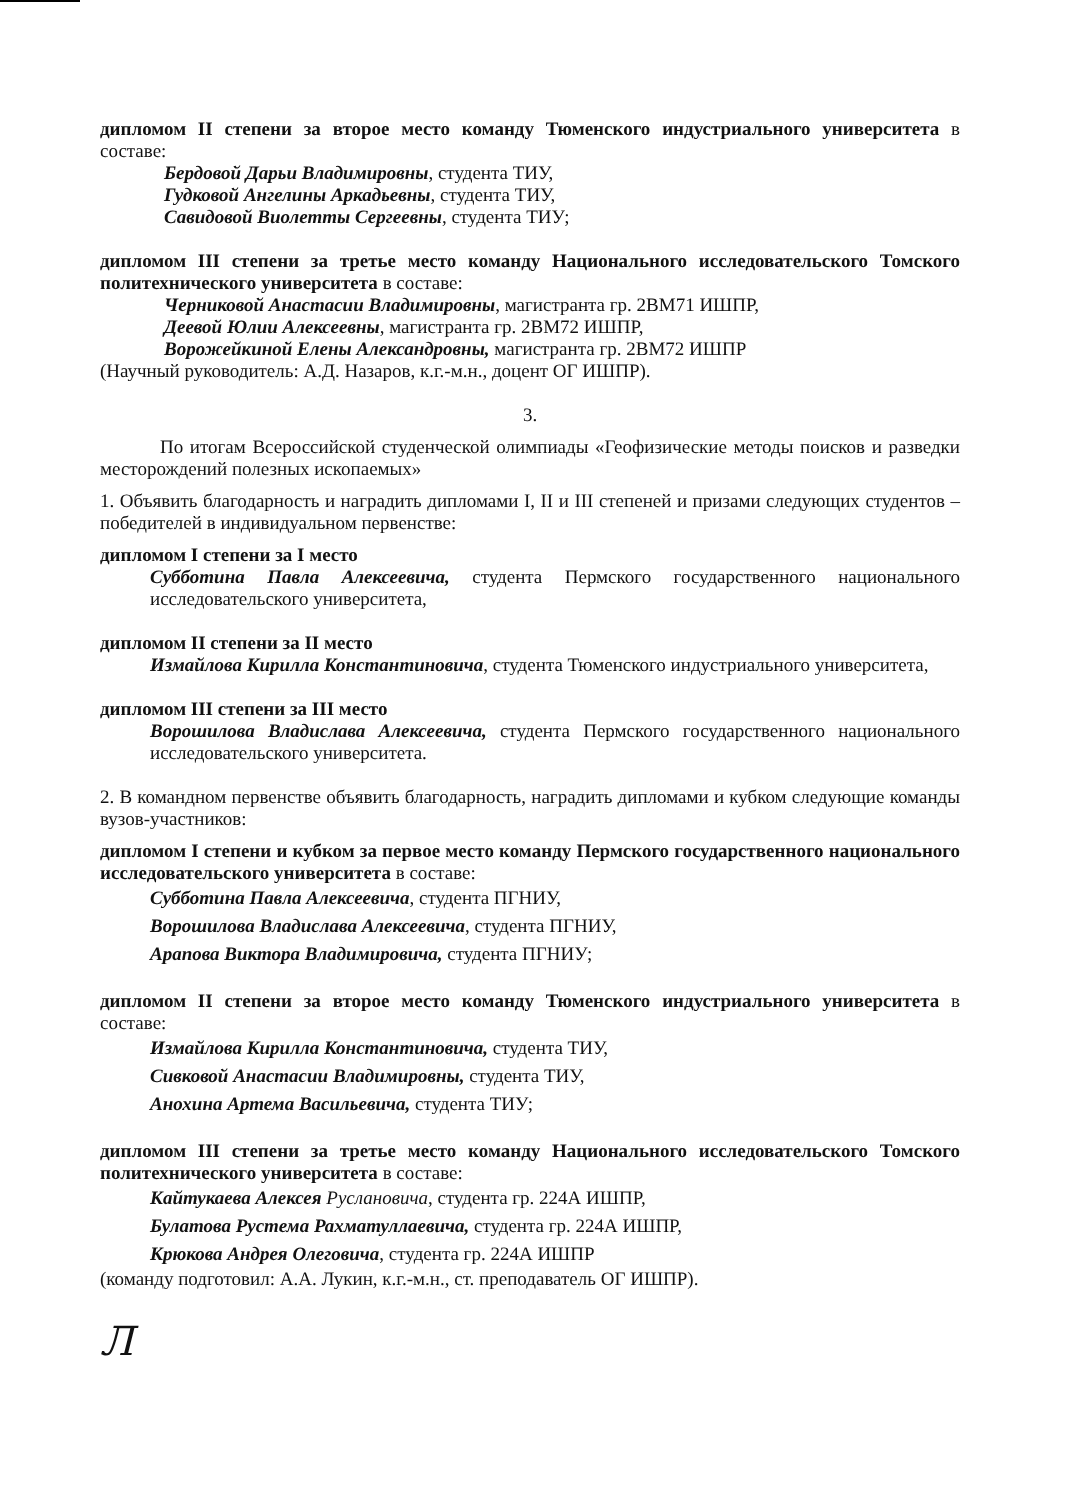дипломом II степени за второе место команду Тюменского индустриального университета в составе:
Бердовой Дарьи Владимировны, студента ТИУ,
Гудковой Ангелины Аркадьевны, студента ТИУ,
Савидовой Виолетты Сергеевны, студента ТИУ;
дипломом III степени за третье место команду Национального исследовательского Томского политехнического университета в составе:
Черниковой Анастасии Владимировны, магистранта гр. 2ВМ71 ИШПР,
Деевой Юлии Алексеевны, магистранта гр. 2ВМ72 ИШПР,
Ворожейкиной Елены Александровны, магистранта гр. 2ВМ72 ИШПР
(Научный руководитель: А.Д. Назаров, к.г.-м.н., доцент ОГ ИШПР).
3.
По итогам Всероссийской студенческой олимпиады «Геофизические методы поисков и разведки месторождений полезных ископаемых»
1. Объявить благодарность и наградить дипломами I, II и III степеней и призами следующих студентов – победителей в индивидуальном первенстве:
дипломом I степени за I место
Субботина Павла Алексеевича, студента Пермского государственного национального исследовательского университета,
дипломом II степени за II место
Измайлова Кирилла Константиновича, студента Тюменского индустриального университета,
дипломом III степени за III место
Ворошилова Владислава Алексеевича, студента Пермского государственного национального исследовательского университета.
2. В командном первенстве объявить благодарность, наградить дипломами и кубком следующие команды вузов-участников:
дипломом I степени и кубком за первое место команду Пермского государственного национального исследовательского университета в составе:
Субботина Павла Алексеевича, студента ПГНИУ,
Ворошилова Владислава Алексеевича, студента ПГНИУ,
Арапова Виктора Владимировича, студента ПГНИУ;
дипломом II степени за второе место команду Тюменского индустриального университета в составе:
Измайлова Кирилла Константиновича, студента ТИУ,
Сивковой Анастасии Владимировны, студента ТИУ,
Анохина Артема Васильевича, студента ТИУ;
дипломом III степени за третье место команду Национального исследовательского Томского политехнического университета в составе:
Кайтукаева Алексея Руслановича, студента гр. 224А ИШПР,
Булатова Рустема Рахматуллаевича, студента гр. 224А ИШПР,
Крюкова Андрея Олеговича, студента гр. 224А ИШПР
(команду подготовил: А.А. Лукин, к.г.-м.н., ст. преподаватель ОГ ИШПР).
Л